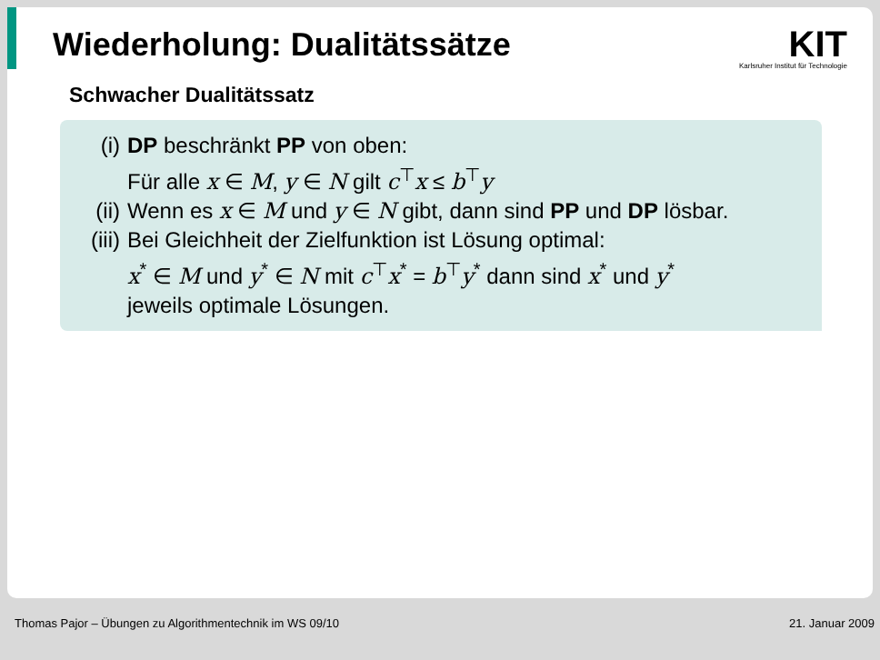Wiederholung: Dualitätssätze
KIT
Karlsruher Institut für Technologie
Schwacher Dualitätssatz
(i) DP beschränkt PP von oben:
Für alle x ∈ M, y ∈ N gilt c<sup>⊤</sup>x ≤ b<sup>⊤</sup>y
(ii) Wenn es x ∈ M und y ∈ N gibt, dann sind PP und DP lösbar.
(iii) Bei Gleichheit der Zielfunktion ist Lösung optimal:
x<sup>*</sup> ∈ M und y<sup>*</sup> ∈ N mit c<sup>⊤</sup>x<sup>*</sup> = b<sup>⊤</sup>y<sup>*</sup> dann sind x<sup>*</sup> und y<sup>*</sup>
jeweils optimale Lösungen.
Thomas Pajor – Übungen zu Algorithmentechnik im WS 09/10 21. Januar 2009